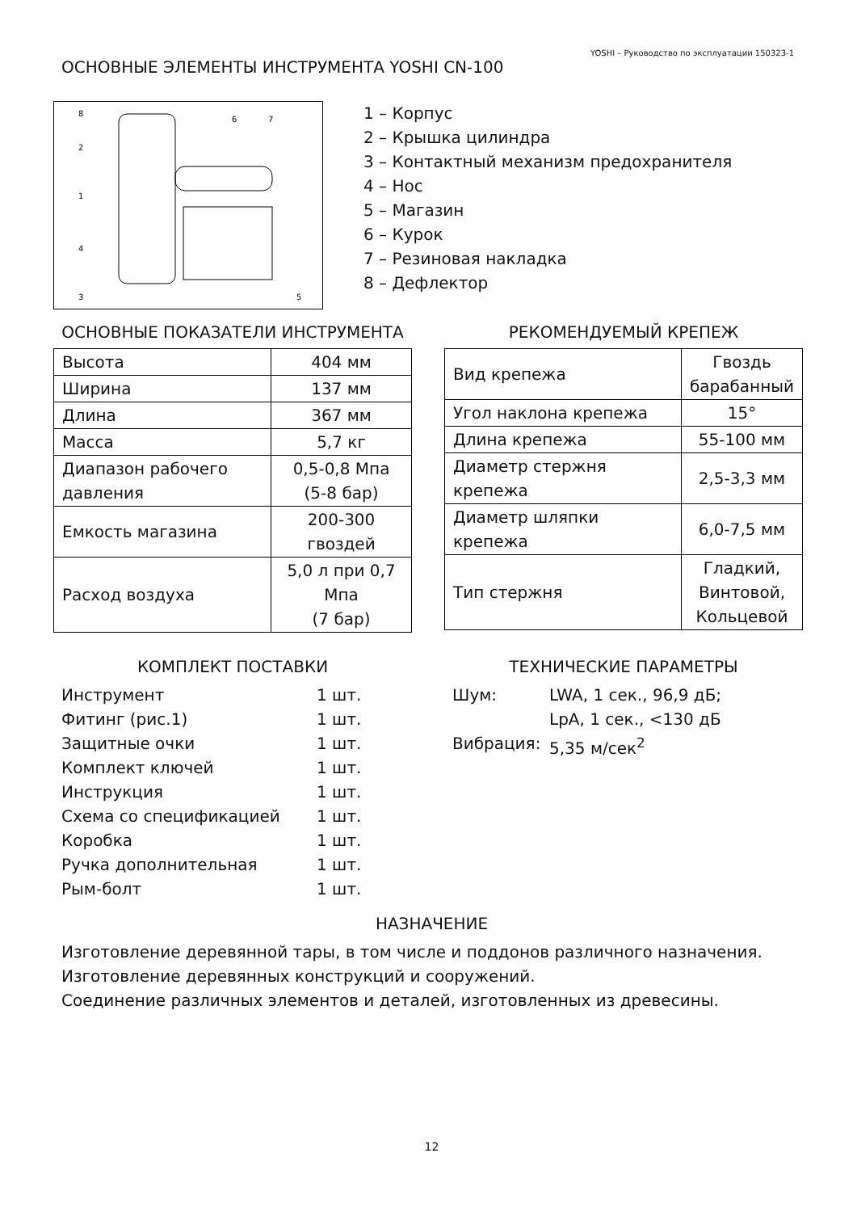YOSHI – Руководство по эксплуатации 150323-1
ОСНОВНЫЕ ЭЛЕМЕНТЫ ИНСТРУМЕНТА YOSHI CN-100
8
2
1
4
3
6
7
5
1 – Корпус
2 – Крышка цилиндра
3 – Контактный механизм предохранителя
4 – Нос
5 – Магазин
6 – Курок
7 – Резиновая накладка
8 – Дефлектор
ОСНОВНЫЕ ПОКАЗАТЕЛИ ИНСТРУМЕНТА
| Высота | 404 мм |
| Ширина | 137 мм |
| Длина | 367 мм |
| Масса | 5,7 кг |
| Диапазон рабочего давления | 0,5-0,8 Мпа (5-8 бар) |
| Емкость магазина | 200-300 гвоздей |
| Расход воздуха | 5,0 л при 0,7 Мпа (7 бар) |
РЕКОМЕНДУЕМЫЙ КРЕПЕЖ
| Вид крепежа | Гвоздь барабанный |
| Угол наклона крепежа | 15° |
| Длина крепежа | 55-100 мм |
| Диаметр стержня крепежа | 2,5-3,3 мм |
| Диаметр шляпки крепежа | 6,0-7,5 мм |
| Тип стержня | Гладкий, Винтовой, Кольцевой |
КОМПЛЕКТ ПОСТАВКИ
Инструмент 1 шт.
Фитинг (рис.1) 1 шт.
Защитные очки 1 шт.
Комплект ключей 1 шт.
Инструкция 1 шт.
Схема со спецификацией 1 шт.
Коробка 1 шт.
Ручка дополнительная 1 шт.
Рым-болт 1 шт.
ТЕХНИЧЕСКИЕ ПАРАМЕТРЫ
Шум: LWA, 1 сек., 96,9 дБ;
LpA, 1 сек., <130 дБ
Вибрация: 5,35 м/сек<sup>2</sup>
НАЗНАЧЕНИЕ
Изготовление деревянной тары, в том числе и поддонов различного назначения.
Изготовление деревянных конструкций и сооружений.
Соединение различных элементов и деталей, изготовленных из древесины.
12